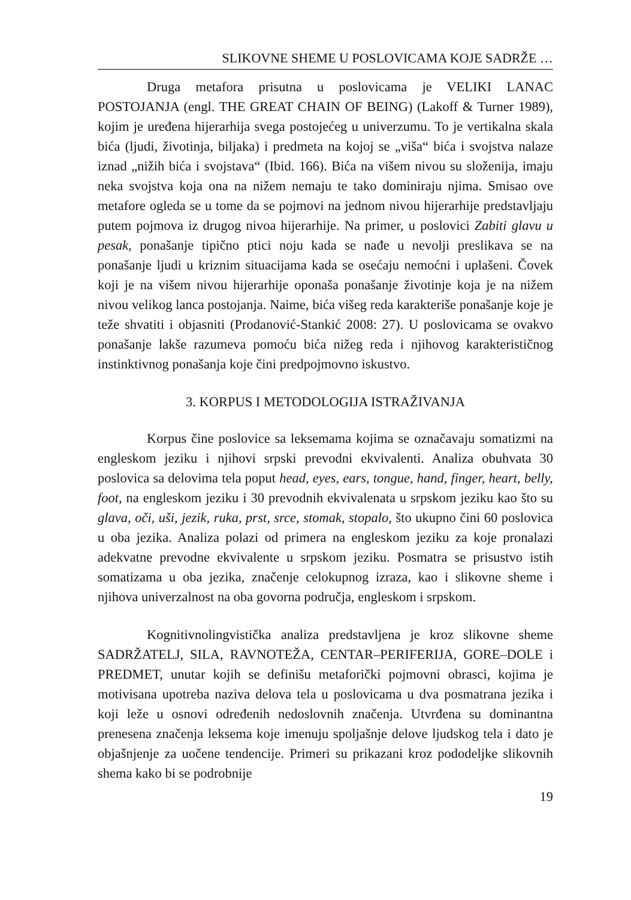SLIKOVNE SHEME U POSLOVICAMA KOJE SADRŽE …
Druga metafora prisutna u poslovicama je VELIKI LANAC POSTOJANJA (engl. THE GREAT CHAIN OF BEING) (Lakoff & Turner 1989), kojim je uređena hijerarhija svega postojećeg u univerzumu. To je vertikalna skala bića (ljudi, životinja, biljaka) i predmeta na kojoj se „viša“ bića i svojstva nalaze iznad „nižih bića i svojstava“ (Ibid. 166). Bića na višem nivou su složenija, imaju neka svojstva koja ona na nižem nemaju te tako dominiraju njima. Smisao ove metafore ogleda se u tome da se pojmovi na jednom nivou hijerarhije predstavljaju putem pojmova iz drugog nivoa hijerarhije. Na primer, u poslovici Zabiti glavu u pesak, ponašanje tipično ptici noju kada se nađe u nevolji preslikava se na ponašanje ljudi u kriznim situacijama kada se osećaju nemoćni i uplašeni. Čovek koji je na višem nivou hijerarhije oponaša ponašanje životinje koja je na nižem nivou velikog lanca postojanja. Naime, bića višeg reda karakteriše ponašanje koje je teže shvatiti i objasniti (Prodanović-Stankić 2008: 27). U poslovicama se ovakvo ponašanje lakše razumeva pomoću bića nižeg reda i njihovog karakterističnog instinktivnog ponašanja koje čini predpojmovno iskustvo.
3. KORPUS I METODOLOGIJA ISTRAŽIVANJA
Korpus čine poslovice sa leksemama kojima se označavaju somatizmi na engleskom jeziku i njihovi srpski prevodni ekvivalenti. Analiza obuhvata 30 poslovica sa delovima tela poput head, eyes, ears, tongue, hand, finger, heart, belly, foot, na engleskom jeziku i 30 prevodnih ekvivalenata u srpskom jeziku kao što su glava, oči, uši, jezik, ruka, prst, srce, stomak, stopalo, što ukupno čini 60 poslovica u oba jezika. Analiza polazi od primera na engleskom jeziku za koje pronalazi adekvatne prevodne ekvivalente u srpskom jeziku. Posmatra se prisustvo istih somatizama u oba jezika, značenje celokupnog izraza, kao i slikovne sheme i njihova univerzalnost na oba govorna područja, engleskom i srpskom.
Kognitivnolingvistička analiza predstavljena je kroz slikovne sheme SADRŽATELJ, SILA, RAVNOTEŽA, CENTAR–PERIFERIJA, GORE–DOLE i PREDMET, unutar kojih se definišu metaforički pojmovni obrasci, kojima je motivisana upotreba naziva delova tela u poslovicama u dva posmatrana jezika i koji leže u osnovi određenih nedoslovnih značenja. Utvrđena su dominantna prenesena značenja leksema koje imenuju spoljašnje delove ljudskog tela i dato je objašnjenje za uočene tendencije. Primeri su prikazani kroz pododeljke slikovnih shema kako bi se podrobnije
19